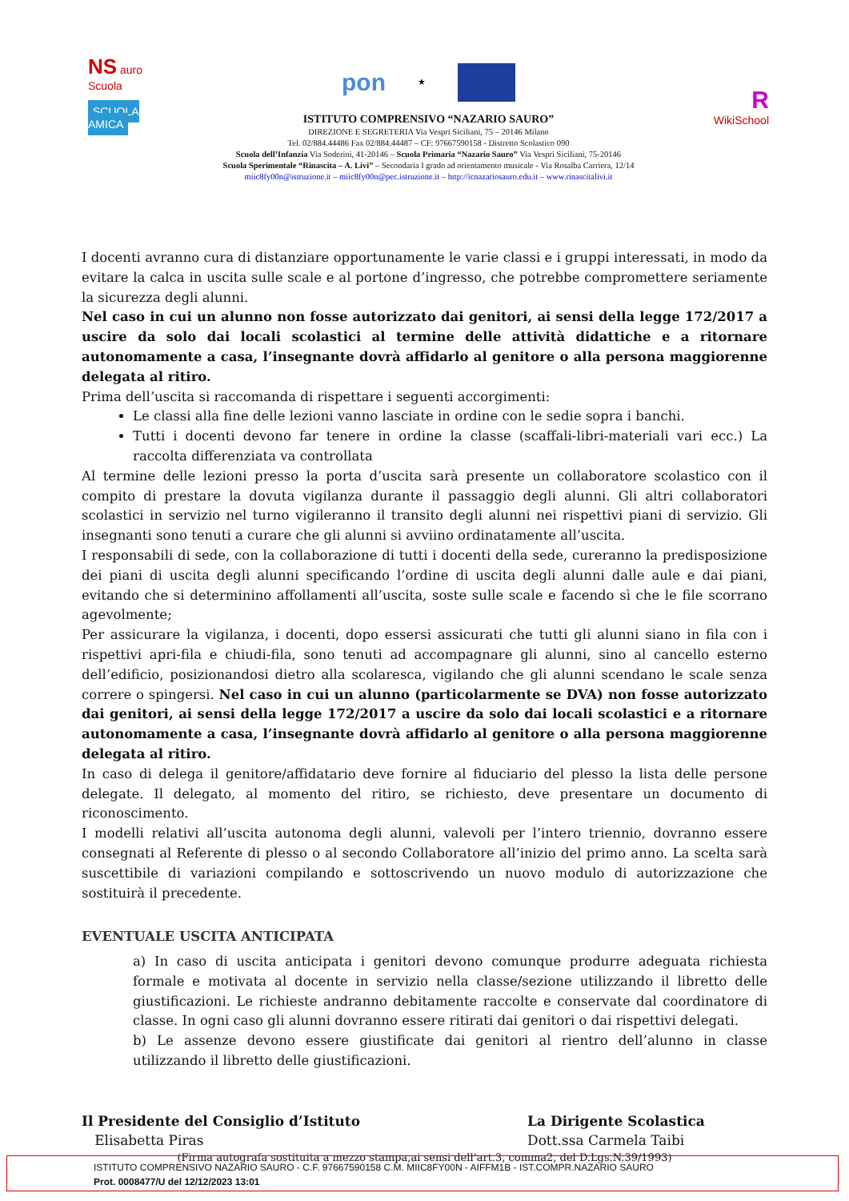NS auro Scuola
SCUOLA AMICA
pon ★
ISTITUTO COMPRENSIVO “NAZARIO SAURO”
DIREZIONE E SEGRETERIA Via Vespri Siciliani, 75 – 20146 Milano
Tel. 02/884.44486 Fax 02/884.44487 – CF: 97667590158 - Distretto Scolastico 090
Scuola dell’Infanzia Via Soderini, 41-20146 – Scuola Primaria “Nazario Sauro” Via Vespri Siciliani, 75-20146
Scuola Sperimentale “Rinascita – A. Livi” – Secondaria I grado ad orientamento musicale - Via Rosalba Carriera, 12/14
miic8fy00n@istruzione.it – miic8fy00n@pec.istruzione.it – http://icnazariosauro.edu.it – www.rinascitalivi.it
R
WikiSchool
I docenti avranno cura di distanziare opportunamente le varie classi e i gruppi interessati, in modo da evitare la calca in uscita sulle scale e al portone d’ingresso, che potrebbe compromettere seriamente la sicurezza degli alunni.
Nel caso in cui un alunno non fosse autorizzato dai genitori, ai sensi della legge 172/2017 a uscire da solo dai locali scolastici al termine delle attività didattiche e a ritornare autonomamente a casa, l’insegnante dovrà affidarlo al genitore o alla persona maggiorenne delegata al ritiro.
Prima dell’uscita si raccomanda di rispettare i seguenti accorgimenti:
Le classi alla fine delle lezioni vanno lasciate in ordine con le sedie sopra i banchi.
Tutti i docenti devono far tenere in ordine la classe (scaffali-libri-materiali vari ecc.) La raccolta differenziata va controllata
Al termine delle lezioni presso la porta d’uscita sarà presente un collaboratore scolastico con il compito di prestare la dovuta vigilanza durante il passaggio degli alunni. Gli altri collaboratori scolastici in servizio nel turno vigileranno il transito degli alunni nei rispettivi piani di servizio. Gli insegnanti sono tenuti a curare che gli alunni si avviino ordinatamente all’uscita.
I responsabili di sede, con la collaborazione di tutti i docenti della sede, cureranno la predisposizione dei piani di uscita degli alunni specificando l’ordine di uscita degli alunni dalle aule e dai piani, evitando che si determinino affollamenti all’uscita, soste sulle scale e facendo sì che le file scorrano agevolmente;
Per assicurare la vigilanza, i docenti, dopo essersi assicurati che tutti gli alunni siano in fila con i rispettivi apri-fila e chiudi-fila, sono tenuti ad accompagnare gli alunni, sino al cancello esterno dell’edificio, posizionandosi dietro alla scolaresca, vigilando che gli alunni scendano le scale senza correre o spingersi. Nel caso in cui un alunno (particolarmente se DVA) non fosse autorizzato dai genitori, ai sensi della legge 172/2017 a uscire da solo dai locali scolastici e a ritornare autonomamente a casa, l’insegnante dovrà affidarlo al genitore o alla persona maggiorenne delegata al ritiro.
In caso di delega il genitore/affidatario deve fornire al fiduciario del plesso la lista delle persone delegate. Il delegato, al momento del ritiro, se richiesto, deve presentare un documento di riconoscimento.
I modelli relativi all’uscita autonoma degli alunni, valevoli per l’intero triennio, dovranno essere consegnati al Referente di plesso o al secondo Collaboratore all’inizio del primo anno. La scelta sarà suscettibile di variazioni compilando e sottoscrivendo un nuovo modulo di autorizzazione che sostituirà il precedente.
EVENTUALE USCITA ANTICIPATA
a) In caso di uscita anticipata i genitori devono comunque produrre adeguata richiesta formale e motivata al docente in servizio nella classe/sezione utilizzando il libretto delle giustificazioni. Le richieste andranno debitamente raccolte e conservate dal coordinatore di classe. In ogni caso gli alunni dovranno essere ritirati dai genitori o dai rispettivi delegati.
b) Le assenze devono essere giustificate dai genitori al rientro dell’alunno in classe utilizzando il libretto delle giustificazioni.
Il Presidente del Consiglio d’Istituto
Elisabetta Piras
La Dirigente Scolastica
Dott.ssa Carmela Taibi
(Firma autografa sostituita a mezzo stampa,ai sensi dell’art.3, comma2, del D.Lgs.N.39/1993)
ISTITUTO COMPRENSIVO NAZARIO SAURO - C.F. 97667590158 C.M. MIIC8FY00N - AIFFM1B - IST.COMPR.NAZARIO SAURO
Prot. 0008477/U del 12/12/2023 13:01